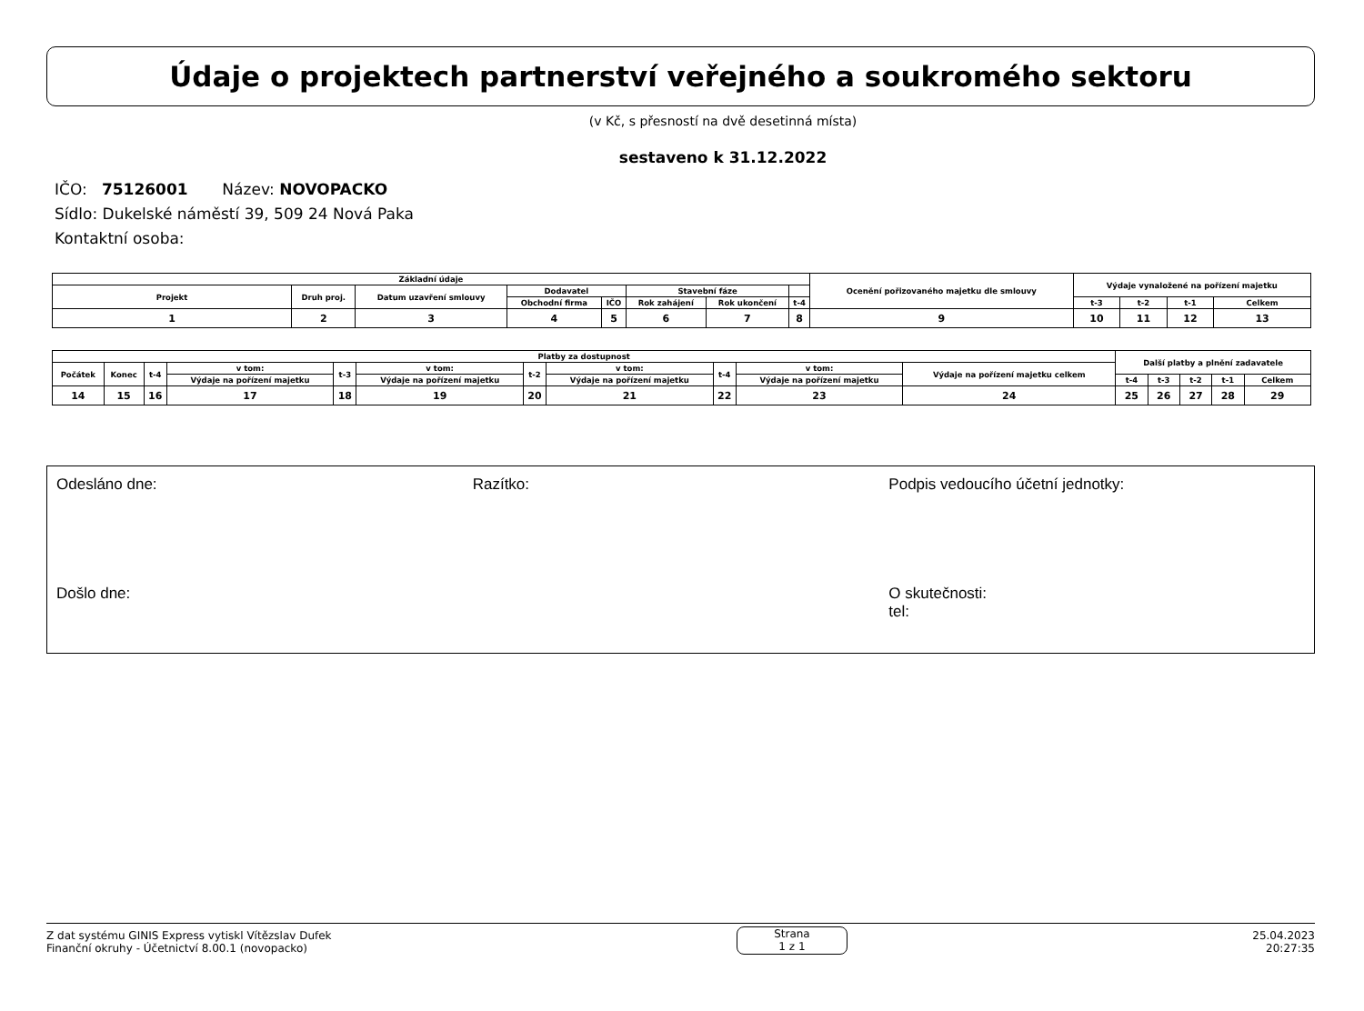Údaje o projektech partnerství veřejného a soukromého sektoru
(v Kč, s přesností na dvě desetinná místa)
sestaveno k 31.12.2022
IČO: 75126001 Název: NOVOPACKO
Sídlo: Dukelské náměstí 39, 509 24 Nová Paka
Kontaktní osoba:
| Základní údaje | | | | | | | | Ocenění pořizovaného majetku dle smlouvy | Výdaje vynaložené na pořízení majetku | | | |
| --- | --- | --- | --- | --- | --- | --- | --- | --- | --- | --- | --- | --- |
| Projekt | Druh proj. | Datum uzavření smlouvy | Dodavatel | | Stavební fáze | | | | | | | |
| | | | Obchodní firma | IČO | Rok zahájení | Rok ukončení | t-4 | | t-3 | t-2 | t-1 | Celkem |
| 1 | 2 | 3 | 4 | 5 | 6 | 7 | 8 | 9 | 10 | 11 | 12 | 13 |
| Platby za dostupnost | | | | | | | | | | | Další platby a plnění zadavatele | | | | |
| --- | --- | --- | --- | --- | --- | --- | --- | --- | --- | --- | --- | --- | --- | --- | --- |
| Počátek | Konec | t-4 | v tom: | t-3 | v tom: | t-2 | v tom: | t-4 | v tom: | Výdaje na pořízení majetku celkem | | | | | |
| | | | Výdaje na pořízení majetku | | Výdaje na pořízení majetku | | Výdaje na pořízení majetku | | Výdaje na pořízení majetku | | t-4 | t-3 | t-2 | t-1 | Celkem |
| 14 | 15 | 16 | 17 | 18 | 19 | 20 | 21 | 22 | 23 | 24 | 25 | 26 | 27 | 28 | 29 |
Odesláno dne:
Došlo dne:
Razítko: Podpis vedoucího účetní jednotky:
O skutečnosti:
tel:
Z dat systému GINIS Express vytiskl Vítězslav Dufek
Finanční okruhy - Účetnictví 8.00.1 (novopacko)
Strana
1 z 1
25.04.2023
20:27:35